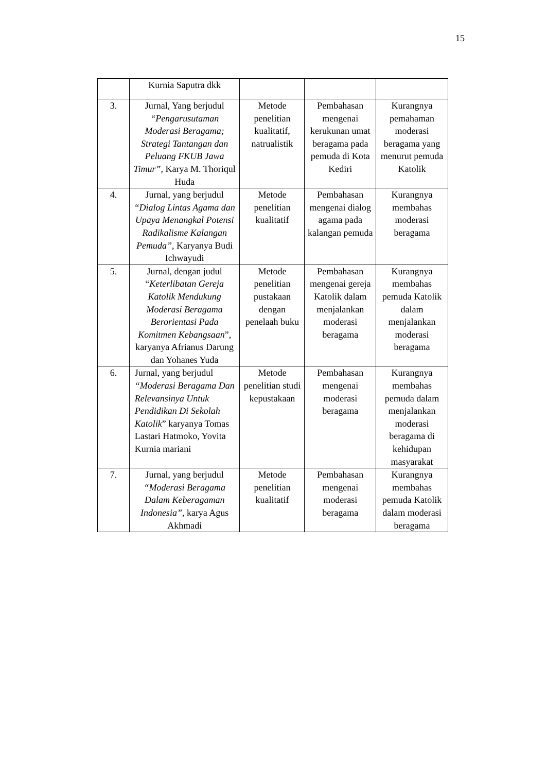15
| | Kurnia Saputra dkk | | | |
| 3. | Jurnal, Yang berjudul “Pengarusutaman Moderasi Beragama; Strategi Tantangan dan Peluang FKUB Jawa Timur”, Karya M. Thoriqul Huda | Metode penelitian kualitatif, natrualistik | Pembahasan mengenai kerukunan umat beragama pada pemuda di Kota Kediri | Kurangnya pemahaman moderasi beragama yang menurut pemuda Katolik |
| 4. | Jurnal, yang berjudul “Dialog Lintas Agama dan Upaya Menangkal Potensi Radikalisme Kalangan Pemuda” , Karyanya Budi Ichwayudi | Metode penelitian kualitatif | Pembahasan mengenai dialog agama pada kalangan pemuda | Kurangnya membahas moderasi beragama |
| 5. | Jurnal, dengan judul “ Keterlibatan Gereja Katolik Mendukung Moderasi Beragama Berorientasi Pada Komitmen Kebangsaan ”, karyanya Afrianus Darung dan Yohanes Yuda | Metode penelitian pustakaan dengan penelaah buku | Pembahasan mengenai gereja Katolik dalam menjalankan moderasi beragama | Kurangnya membahas pemuda Katolik dalam menjalankan moderasi beragama |
| 6. | Jurnal, yang berjudul “Moderasi Beragama Dan Relevansinya Untuk Pendidikan Di Sekolah Katolik ” karyanya Tomas Lastari Hatmoko, Yovita Kurnia mariani | Metode penelitian studi kepustakaan | Pembahasan mengenai moderasi beragama | Kurangnya membahas pemuda dalam menjalankan moderasi beragama di kehidupan masyarakat |
| 7. | Jurnal, yang berjudul “Moderasi Beragama Dalam Keberagaman Indonesia”, karya Agus Akhmadi | Metode penelitian kualitatif | Pembahasan mengenai moderasi beragama | Kurangnya membahas pemuda Katolik dalam moderasi beragama |